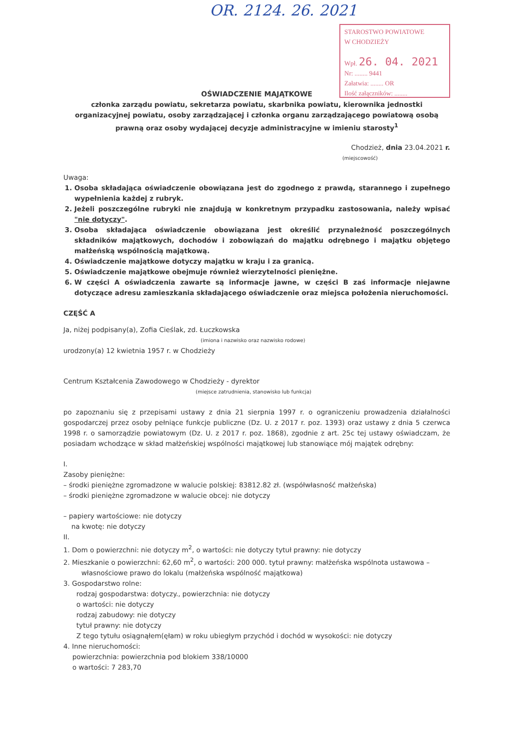OR. 2124. 26. 2021
STAROSTWO POWIATOWE
W CHODZIEŻY
Wpł. 26. 04. 2021
Nr: ........ 9441
Załatwia: ........ OR
Ilość załączników: ........
OŚWIADCZENIE MAJĄTKOWE
członka zarządu powiatu, sekretarza powiatu, skarbnika powiatu, kierownika jednostki organizacyjnej powiatu, osoby zarządzającej i członka organu zarządzającego powiatową osobą prawną oraz osoby wydającej decyzje administracyjne w imieniu starosty<sup>1</sup>
Chodzież, dnia 23.04.2021 r.
(miejscowość)
Uwaga:
1. Osoba składająca oświadczenie obowiązana jest do zgodnego z prawdą, starannego i zupełnego wypełnienia każdej z rubryk.
2. Jeżeli poszczególne rubryki nie znajdują w konkretnym przypadku zastosowania, należy wpisać "nie dotyczy".
3. Osoba składająca oświadczenie obowiązana jest określić przynależność poszczególnych składników majątkowych, dochodów i zobowiązań do majątku odrębnego i majątku objętego małżeńską wspólnością majątkową.
4. Oświadczenie majątkowe dotyczy majątku w kraju i za granicą.
5. Oświadczenie majątkowe obejmuje również wierzytelności pieniężne.
6. W części A oświadczenia zawarte są informacje jawne, w części B zaś informacje niejawne dotyczące adresu zamieszkania składającego oświadczenie oraz miejsca położenia nieruchomości.
CZĘŚĆ A
Ja, niżej podpisany(a), Zofia Cieślak, zd. Łuczkowska
(imiona i nazwisko oraz nazwisko rodowe)
urodzony(a) 12 kwietnia 1957 r. w Chodzieży
Centrum Kształcenia Zawodowego w Chodzieży - dyrektor
(miejsce zatrudnienia, stanowisko lub funkcja)
po zapoznaniu się z przepisami ustawy z dnia 21 sierpnia 1997 r. o ograniczeniu prowadzenia działalności gospodarczej przez osoby pełniące funkcje publiczne (Dz. U. z 2017 r. poz. 1393) oraz ustawy z dnia 5 czerwca 1998 r. o samorządzie powiatowym (Dz. U. z 2017 r. poz. 1868), zgodnie z art. 25c tej ustawy oświadczam, że posiadam wchodzące w skład małżeńskiej wspólności majątkowej lub stanowiące mój majątek odrębny:
I.
Zasoby pieniężne:
– środki pieniężne zgromadzone w walucie polskiej: 83812.82 zł. (współwłasność małżeńska)
– środki pieniężne zgromadzone w walucie obcej: nie dotyczy
– papiery wartościowe: nie dotyczy
na kwotę: nie dotyczy
II.
1. Dom o powierzchni: nie dotyczy m<sup>2</sup>, o wartości: nie dotyczy tytuł prawny: nie dotyczy
2. Mieszkanie o powierzchni: 62,60 m<sup>2</sup>, o wartości: 200 000. tytuł prawny: małżeńska wspólnota ustawowa –
własnościowe prawo do lokalu (małżeńska wspólność majątkowa)
3. Gospodarstwo rolne:
rodzaj gospodarstwa: dotyczy., powierzchnia: nie dotyczy
o wartości: nie dotyczy
rodzaj zabudowy: nie dotyczy
tytuł prawny: nie dotyczy
Z tego tytułu osiągnąłem(ęłam) w roku ubiegłym przychód i dochód w wysokości: nie dotyczy
4. Inne nieruchomości:
powierzchnia: powierzchnia pod blokiem 338/10000
o wartości: 7 283,70